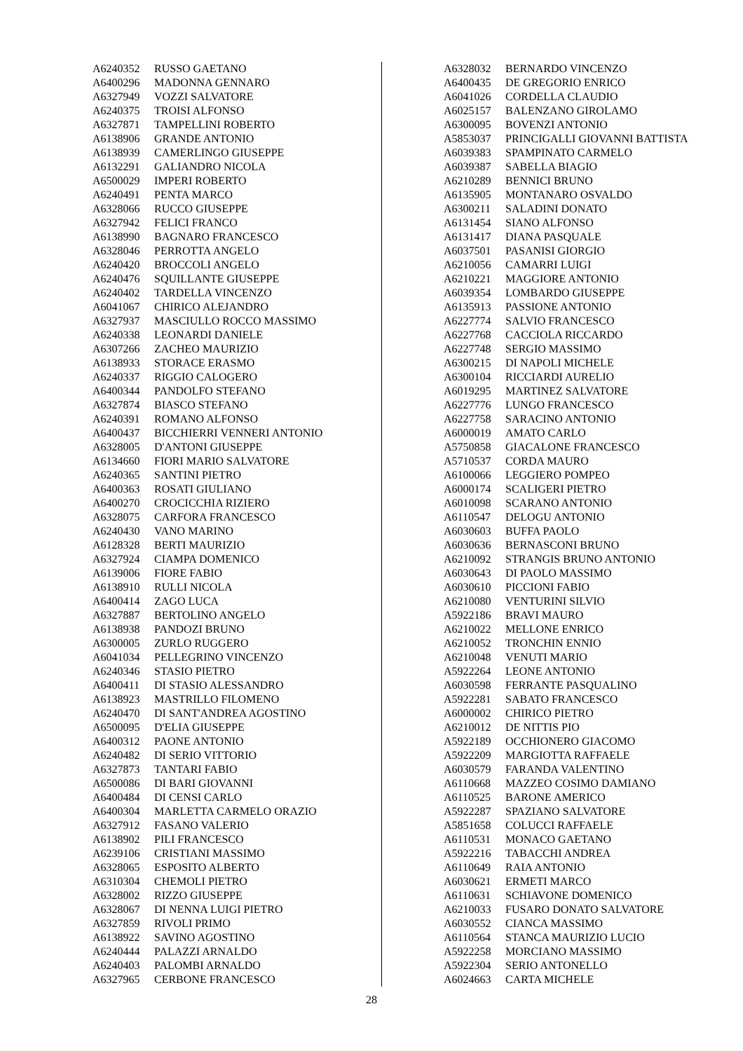| A6240352 | RUSSO GAETANO |
| A6400296 | MADONNA GENNARO |
| A6327949 | VOZZI SALVATORE |
| A6240375 | TROISI ALFONSO |
| A6327871 | TAMPELLINI ROBERTO |
| A6138906 | GRANDE ANTONIO |
| A6138939 | CAMERLINGO GIUSEPPE |
| A6132291 | GALIANDRO NICOLA |
| A6500029 | IMPERI ROBERTO |
| A6240491 | PENTA MARCO |
| A6328066 | RUCCO GIUSEPPE |
| A6327942 | FELICI FRANCO |
| A6138990 | BAGNARO FRANCESCO |
| A6328046 | PERROTTA ANGELO |
| A6240420 | BROCCOLI ANGELO |
| A6240476 | SQUILLANTE GIUSEPPE |
| A6240402 | TARDELLA VINCENZO |
| A6041067 | CHIRICO ALEJANDRO |
| A6327937 | MASCIULLO ROCCO MASSIMO |
| A6240338 | LEONARDI DANIELE |
| A6307266 | ZACHEO MAURIZIO |
| A6138933 | STORACE ERASMO |
| A6240337 | RIGGIO CALOGERO |
| A6400344 | PANDOLFO STEFANO |
| A6327874 | BIASCO STEFANO |
| A6240391 | ROMANO ALFONSO |
| A6400437 | BICCHIERRI VENNERI ANTONIO |
| A6328005 | D'ANTONI GIUSEPPE |
| A6134660 | FIORI MARIO SALVATORE |
| A6240365 | SANTINI PIETRO |
| A6400363 | ROSATI GIULIANO |
| A6400270 | CROCICCHIA RIZIERO |
| A6328075 | CARFORA FRANCESCO |
| A6240430 | VANO MARINO |
| A6128328 | BERTI MAURIZIO |
| A6327924 | CIAMPA DOMENICO |
| A6139006 | FIORE FABIO |
| A6138910 | RULLI NICOLA |
| A6400414 | ZAGO LUCA |
| A6327887 | BERTOLINO ANGELO |
| A6138938 | PANDOZI BRUNO |
| A6300005 | ZURLO RUGGERO |
| A6041034 | PELLEGRINO VINCENZO |
| A6240346 | STASIO PIETRO |
| A6400411 | DI STASIO ALESSANDRO |
| A6138923 | MASTRILLO FILOMENO |
| A6240470 | DI SANT'ANDREA AGOSTINO |
| A6500095 | D'ELIA GIUSEPPE |
| A6400312 | PAONE ANTONIO |
| A6240482 | DI SERIO VITTORIO |
| A6327873 | TANTARI FABIO |
| A6500086 | DI BARI GIOVANNI |
| A6400484 | DI CENSI CARLO |
| A6400304 | MARLETTA CARMELO ORAZIO |
| A6327912 | FASANO VALERIO |
| A6138902 | PILI FRANCESCO |
| A6239106 | CRISTIANI MASSIMO |
| A6328065 | ESPOSITO ALBERTO |
| A6310304 | CHEMOLI PIETRO |
| A6328002 | RIZZO GIUSEPPE |
| A6328067 | DI NENNA LUIGI PIETRO |
| A6327859 | RIVOLI PRIMO |
| A6138922 | SAVINO AGOSTINO |
| A6240444 | PALAZZI ARNALDO |
| A6240403 | PALOMBI ARNALDO |
| A6327965 | CERBONE FRANCESCO |
| A6328032 | BERNARDO VINCENZO |
| A6400435 | DE GREGORIO ENRICO |
| A6041026 | CORDELLA CLAUDIO |
| A6025157 | BALENZANO GIROLAMO |
| A6300095 | BOVENZI ANTONIO |
| A5853037 | PRINCIGALLI GIOVANNI BATTISTA |
| A6039383 | SPAMPINATO CARMELO |
| A6039387 | SABELLA BIAGIO |
| A6210289 | BENNICI BRUNO |
| A6135905 | MONTANARO OSVALDO |
| A6300211 | SALADINI DONATO |
| A6131454 | SIANO ALFONSO |
| A6131417 | DIANA PASQUALE |
| A6037501 | PASANISI GIORGIO |
| A6210056 | CAMARRI LUIGI |
| A6210221 | MAGGIORE ANTONIO |
| A6039354 | LOMBARDO GIUSEPPE |
| A6135913 | PASSIONE ANTONIO |
| A6227774 | SALVIO FRANCESCO |
| A6227768 | CACCIOLA RICCARDO |
| A6227748 | SERGIO MASSIMO |
| A6300215 | DI NAPOLI MICHELE |
| A6300104 | RICCIARDI AURELIO |
| A6019295 | MARTINEZ SALVATORE |
| A6227776 | LUNGO FRANCESCO |
| A6227758 | SARACINO ANTONIO |
| A6000019 | AMATO CARLO |
| A5750858 | GIACALONE FRANCESCO |
| A5710537 | CORDA MAURO |
| A6100066 | LEGGIERO POMPEO |
| A6000174 | SCALIGERI PIETRO |
| A6010098 | SCARANO ANTONIO |
| A6110547 | DELOGU ANTONIO |
| A6030603 | BUFFA PAOLO |
| A6030636 | BERNASCONI BRUNO |
| A6210092 | STRANGIS BRUNO ANTONIO |
| A6030643 | DI PAOLO MASSIMO |
| A6030610 | PICCIONI FABIO |
| A6210080 | VENTURINI SILVIO |
| A5922186 | BRAVI MAURO |
| A6210022 | MELLONE ENRICO |
| A6210052 | TRONCHIN ENNIO |
| A6210048 | VENUTI MARIO |
| A5922264 | LEONE ANTONIO |
| A6030598 | FERRANTE PASQUALINO |
| A5922281 | SABATO FRANCESCO |
| A6000002 | CHIRICO PIETRO |
| A6210012 | DE NITTIS PIO |
| A5922189 | OCCHIONERO GIACOMO |
| A5922209 | MARGIOTTA RAFFAELE |
| A6030579 | FARANDA VALENTINO |
| A6110668 | MAZZEO COSIMO DAMIANO |
| A6110525 | BARONE AMERICO |
| A5922287 | SPAZIANO SALVATORE |
| A5851658 | COLUCCI RAFFAELE |
| A6110531 | MONACO GAETANO |
| A5922216 | TABACCHI ANDREA |
| A6110649 | RAIA ANTONIO |
| A6030621 | ERMETI MARCO |
| A6110631 | SCHIAVONE DOMENICO |
| A6210033 | FUSARO DONATO SALVATORE |
| A6030552 | CIANCA MASSIMO |
| A6110564 | STANCA MAURIZIO LUCIO |
| A5922258 | MORCIANO MASSIMO |
| A5922304 | SERIO ANTONELLO |
| A6024663 | CARTA MICHELE |
28